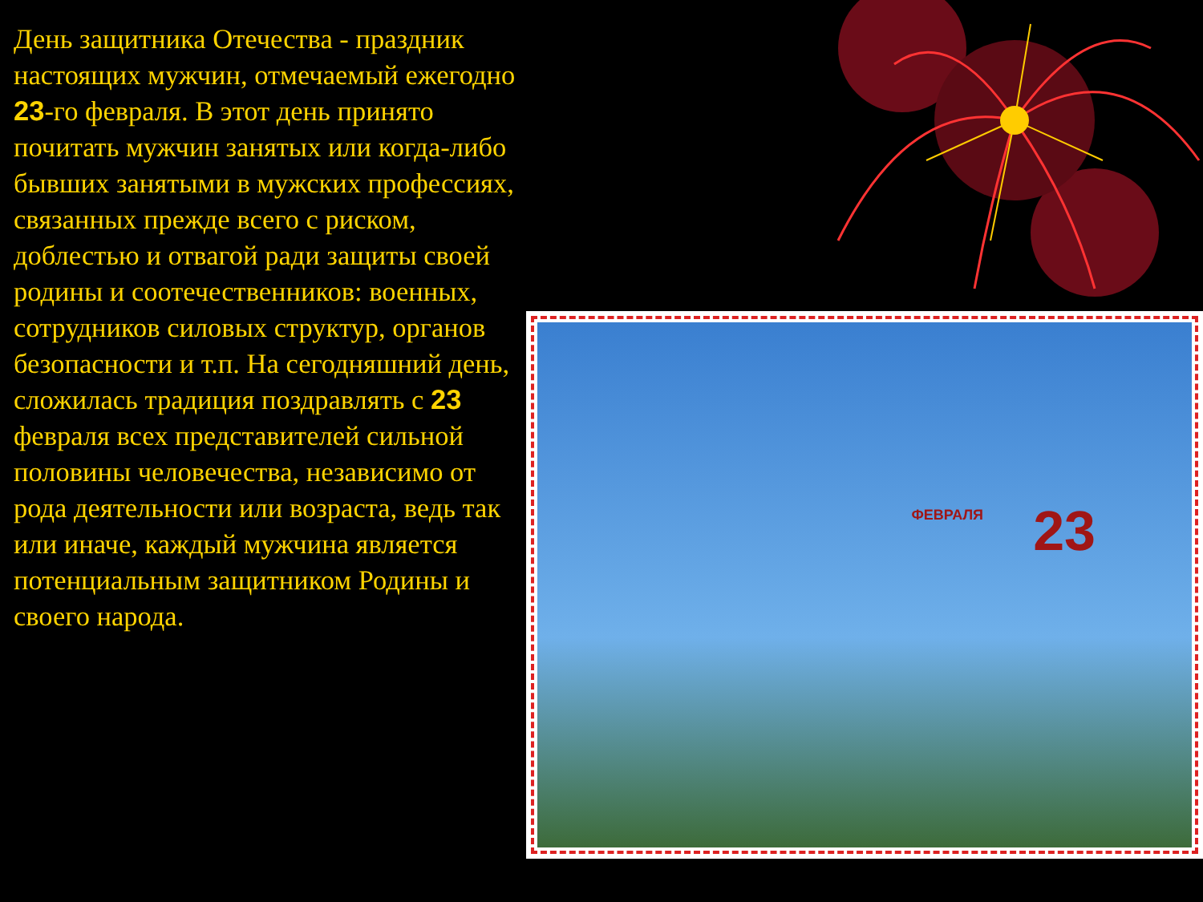День защитника Отечества - праздник настоящих мужчин, отмечаемый ежегодно 23-го февраля. В этот день принято почитать мужчин занятых или когда-либо бывших занятыми в мужских профессиях, связанных прежде всего с риском, доблестью и отвагой ради защиты своей родины и соотечественников: военных, сотрудников силовых структур, органов безопасности и т.п. На сегодняшний день, сложилась традиция поздравлять с 23 февраля всех представителей сильной половины человечества, независимо от рода деятельности или возраста, ведь так или иначе, каждый мужчина является потенциальным защитником Родины и своего народа.
ФЕВРАЛЯ 23